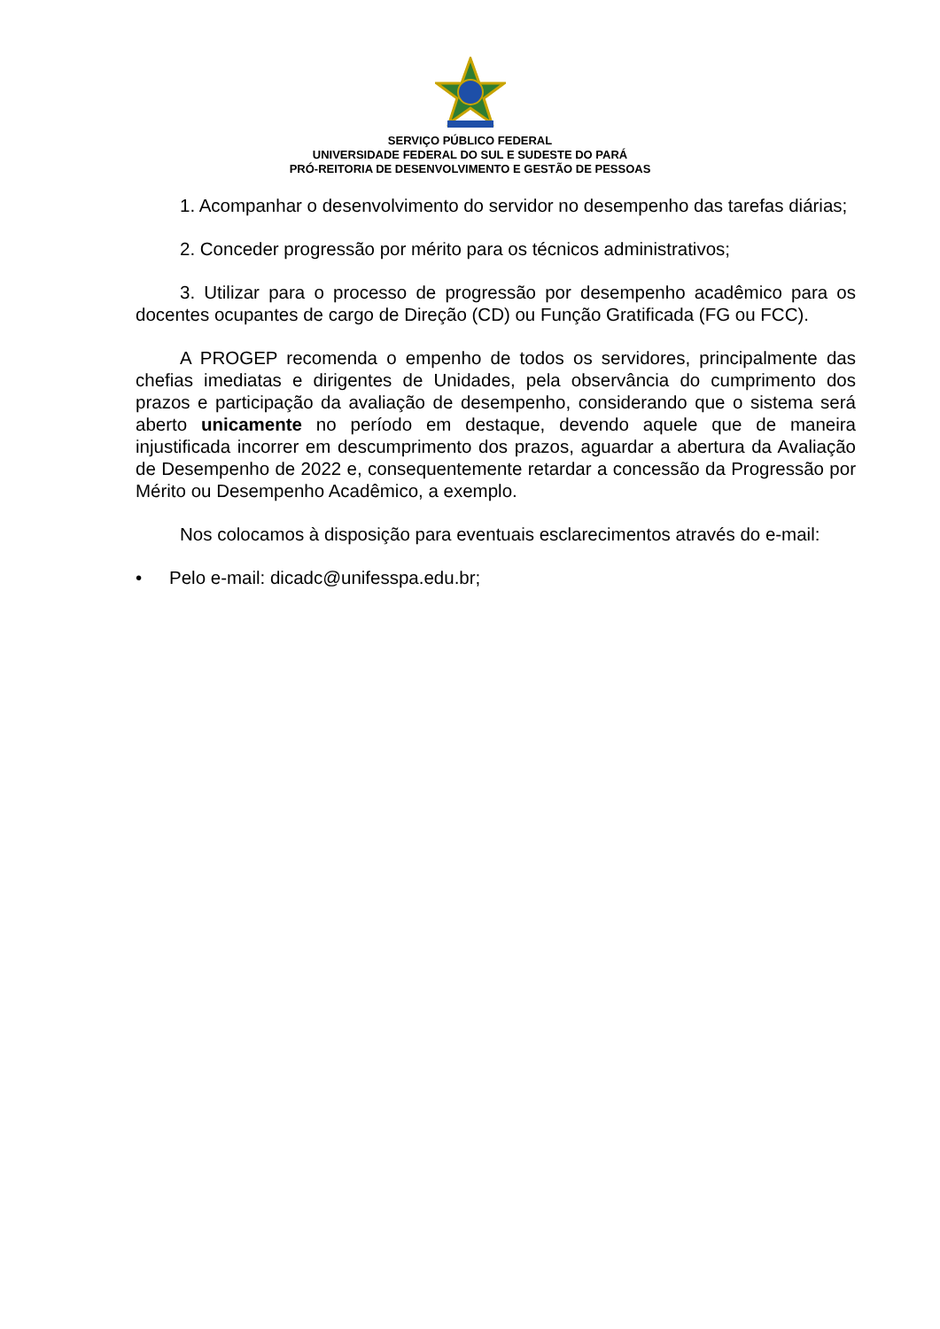SERVIÇO PÚBLICO FEDERAL
UNIVERSIDADE FEDERAL DO SUL E SUDESTE DO PARÁ
PRÓ-REITORIA DE DESENVOLVIMENTO E GESTÃO DE PESSOAS
1. Acompanhar o desenvolvimento do servidor no desempenho das tarefas diárias;
2. Conceder progressão por mérito para os técnicos administrativos;
3. Utilizar para o processo de progressão por desempenho acadêmico para os docentes ocupantes de cargo de Direção (CD) ou Função Gratificada (FG ou FCC).
A PROGEP recomenda o empenho de todos os servidores, principalmente das chefias imediatas e dirigentes de Unidades, pela observância do cumprimento dos prazos e participação da avaliação de desempenho, considerando que o sistema será aberto unicamente no período em destaque, devendo aquele que de maneira injustificada incorrer em descumprimento dos prazos, aguardar a abertura da Avaliação de Desempenho de 2022 e, consequentemente retardar a concessão da Progressão por Mérito ou Desempenho Acadêmico, a exemplo.
Nos colocamos à disposição para eventuais esclarecimentos através do e-mail:
• Pelo e-mail: dicadc@unifesspa.edu.br;